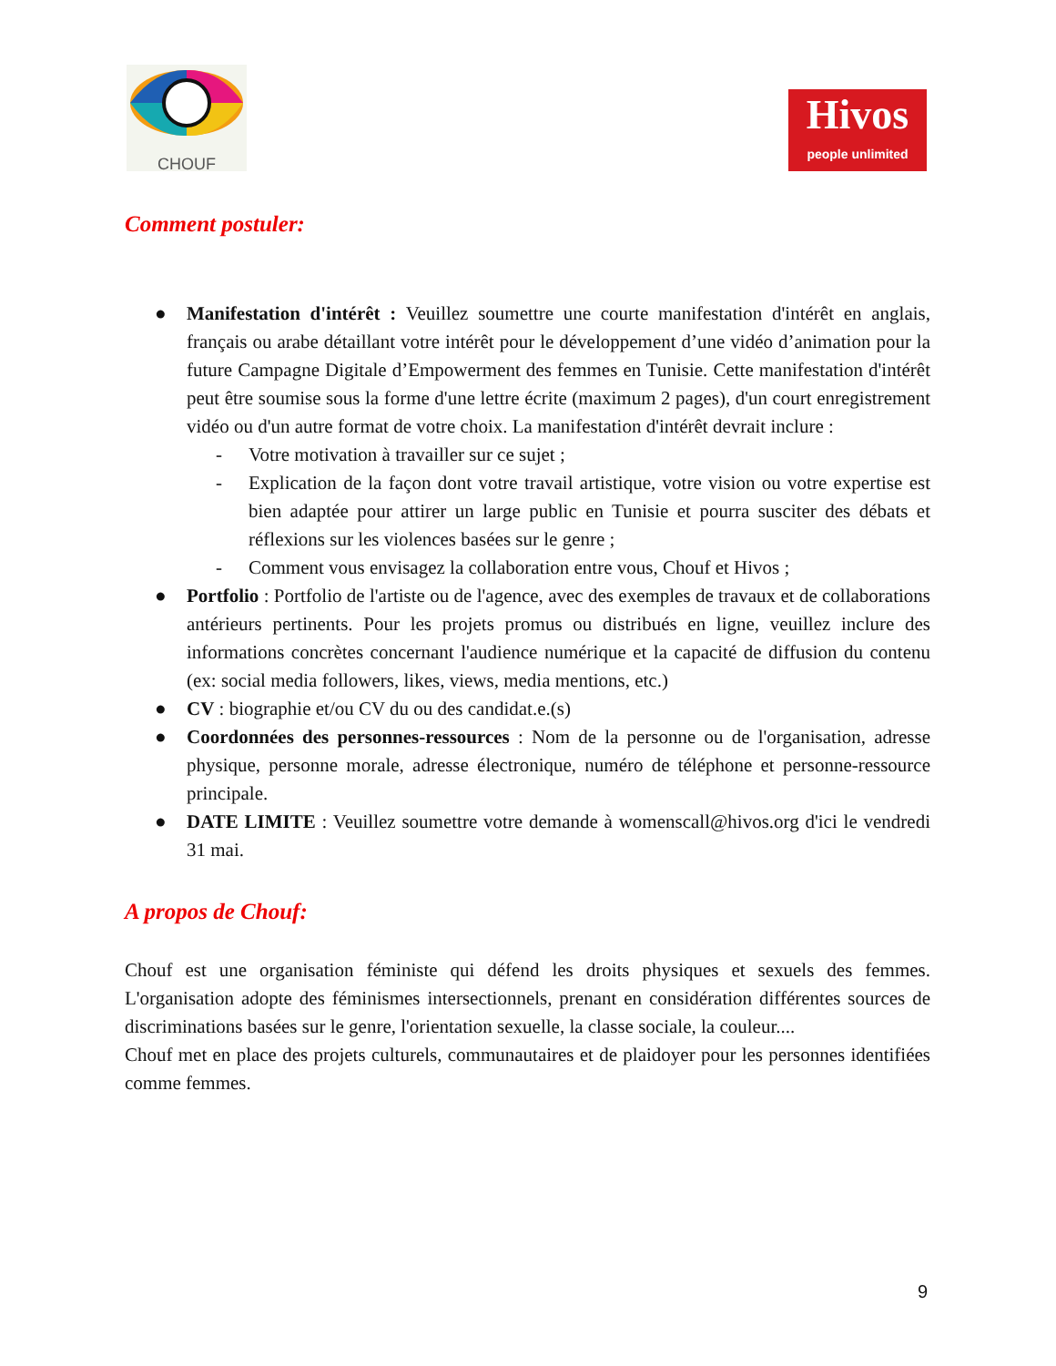CHOUF
Hivos
people unlimited
Comment postuler:
● Manifestation d'intérêt : Veuillez soumettre une courte manifestation d'intérêt en anglais, français ou arabe détaillant votre intérêt pour le développement d’une vidéo d’animation pour la future Campagne Digitale d’Empowerment des femmes en Tunisie. Cette manifestation d'intérêt peut être soumise sous la forme d'une lettre écrite (maximum 2 pages), d'un court enregistrement vidéo ou d'un autre format de votre choix. La manifestation d'intérêt devrait inclure :
- Votre motivation à travailler sur ce sujet ;
- Explication de la façon dont votre travail artistique, votre vision ou votre expertise est bien adaptée pour attirer un large public en Tunisie et pourra susciter des débats et réflexions sur les violences basées sur le genre ;
- Comment vous envisagez la collaboration entre vous, Chouf et Hivos ;
● Portfolio : Portfolio de l'artiste ou de l'agence, avec des exemples de travaux et de collaborations antérieurs pertinents. Pour les projets promus ou distribués en ligne, veuillez inclure des informations concrètes concernant l'audience numérique et la capacité de diffusion du contenu (ex: social media followers, likes, views, media mentions, etc.)
● CV : biographie et/ou CV du ou des candidat.e.(s)
● Coordonnées des personnes-ressources : Nom de la personne ou de l'organisation, adresse physique, personne morale, adresse électronique, numéro de téléphone et personne-ressource principale.
● DATE LIMITE : Veuillez soumettre votre demande à womenscall@hivos.org d'ici le vendredi 31 mai.
A propos de Chouf:
Chouf est une organisation féministe qui défend les droits physiques et sexuels des femmes. L'organisation adopte des féminismes intersectionnels, prenant en considération différentes sources de discriminations basées sur le genre, l'orientation sexuelle, la classe sociale, la couleur....
Chouf met en place des projets culturels, communautaires et de plaidoyer pour les personnes identifiées comme femmes.
9